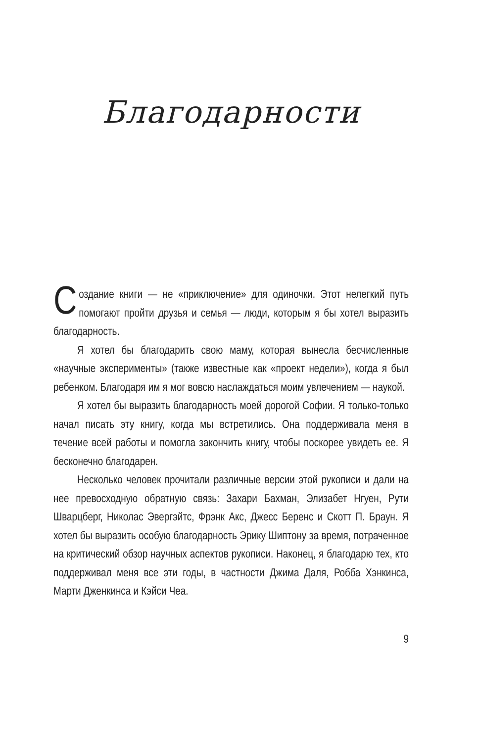Благодарности
Создание книги — не «приключение» для одиночки. Этот нелегкий путь помогают пройти друзья и семья — люди, которым я бы хотел выразить благодарность.
Я хотел бы благодарить свою маму, которая вынесла бесчисленные «научные эксперименты» (также известные как «проект недели»), когда я был ребенком. Благодаря им я мог вовсю наслаждаться моим увлечением — наукой.
Я хотел бы выразить благодарность моей дорогой Софии. Я только-только начал писать эту книгу, когда мы встретились. Она поддерживала меня в течение всей работы и помогла закончить книгу, чтобы поскорее увидеть ее. Я бесконечно благодарен.
Несколько человек прочитали различные версии этой рукописи и дали на нее превосходную обратную связь: Захари Бахман, Элизабет Нгуен, Рути Шварцберг, Николас Эвергэйтс, Фрэнк Акс, Джесс Беренс и Скотт П. Браун. Я хотел бы выразить особую благодарность Эрику Шиптону за время, потраченное на критический обзор научных аспектов рукописи. Наконец, я благодарю тех, кто поддерживал меня все эти годы, в частности Джима Даля, Робба Хэнкинса, Марти Дженкинса и Кэйси Чеа.
9